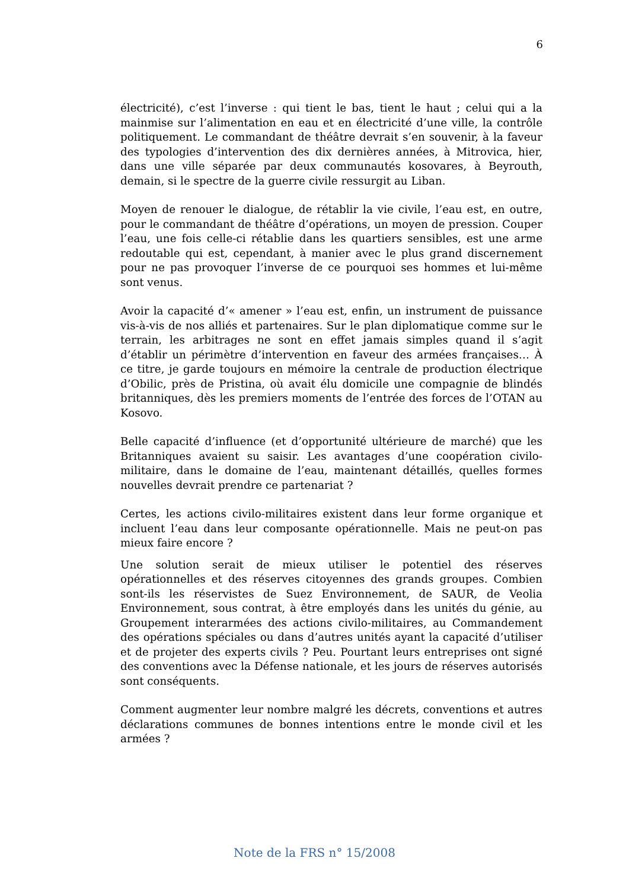6
électricité), c’est l’inverse : qui tient le bas, tient le haut ; celui qui a la mainmise sur l’alimentation en eau et en électricité d’une ville, la contrôle politiquement. Le commandant de théâtre devrait s’en souvenir, à la faveur des typologies d’intervention des dix dernières années, à Mitrovica, hier, dans une ville séparée par deux communautés kosovares, à Beyrouth, demain, si le spectre de la guerre civile ressurgit au Liban.
Moyen de renouer le dialogue, de rétablir la vie civile, l’eau est, en outre, pour le commandant de théâtre d’opérations, un moyen de pression. Couper l’eau, une fois celle-ci rétablie dans les quartiers sensibles, est une arme redoutable qui est, cependant, à manier avec le plus grand discernement pour ne pas provoquer l’inverse de ce pourquoi ses hommes et lui-même sont venus.
Avoir la capacité d’« amener » l’eau est, enfin, un instrument de puissance vis-à-vis de nos alliés et partenaires. Sur le plan diplomatique comme sur le terrain, les arbitrages ne sont en effet jamais simples quand il s’agit d’établir un périmètre d’intervention en faveur des armées françaises… À ce titre, je garde toujours en mémoire la centrale de production électrique d’Obilic, près de Pristina, où avait élu domicile une compagnie de blindés britanniques, dès les premiers moments de l’entrée des forces de l’OTAN au Kosovo.
Belle capacité d’influence (et d’opportunité ultérieure de marché) que les Britanniques avaient su saisir. Les avantages d’une coopération civilo-militaire, dans le domaine de l’eau, maintenant détaillés, quelles formes nouvelles devrait prendre ce partenariat ?
Certes, les actions civilo-militaires existent dans leur forme organique et incluent l’eau dans leur composante opérationnelle. Mais ne peut-on pas mieux faire encore ?
Une solution serait de mieux utiliser le potentiel des réserves opérationnelles et des réserves citoyennes des grands groupes. Combien sont-ils les réservistes de Suez Environnement, de SAUR, de Veolia Environnement, sous contrat, à être employés dans les unités du génie, au Groupement interarmées des actions civilo-militaires, au Commandement des opérations spéciales ou dans d’autres unités ayant la capacité d’utiliser et de projeter des experts civils ? Peu. Pourtant leurs entreprises ont signé des conventions avec la Défense nationale, et les jours de réserves autorisés sont conséquents.
Comment augmenter leur nombre malgré les décrets, conventions et autres déclarations communes de bonnes intentions entre le monde civil et les armées ?
Note de la FRS n° 15/2008